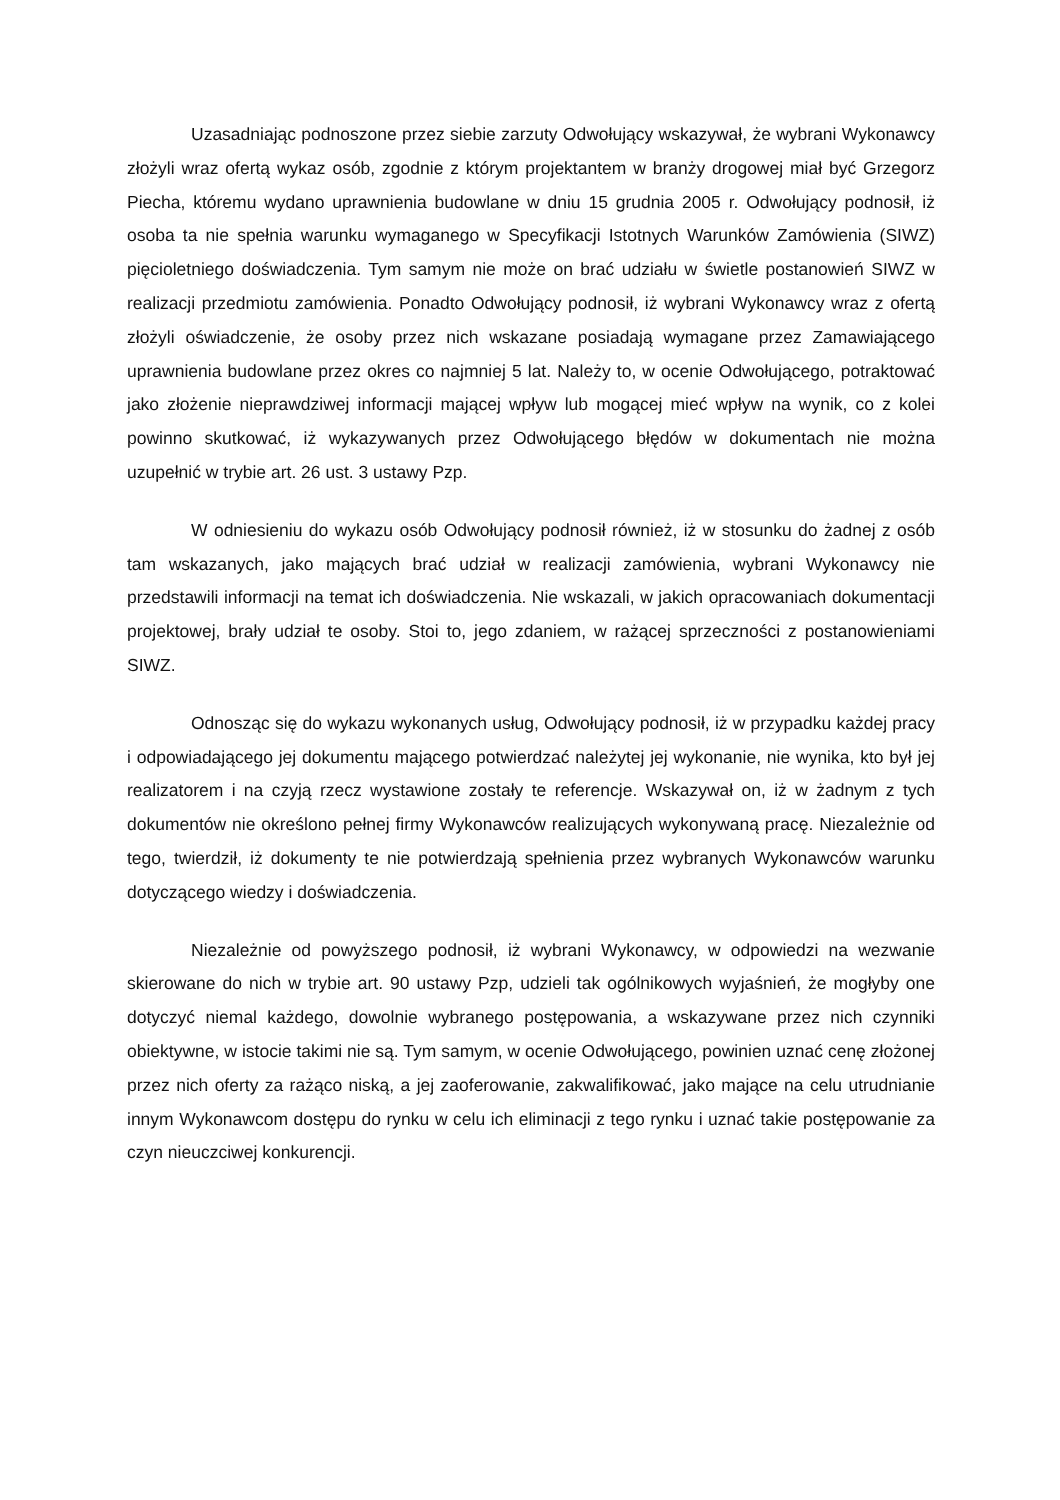Uzasadniając podnoszone przez siebie zarzuty Odwołujący wskazywał, że wybrani Wykonawcy złożyli wraz ofertą wykaz osób, zgodnie z którym projektantem w branży drogowej miał być Grzegorz Piecha, któremu wydano uprawnienia budowlane w dniu 15 grudnia 2005 r. Odwołujący podnosił, iż osoba ta nie spełnia warunku wymaganego w Specyfikacji Istotnych Warunków Zamówienia (SIWZ) pięcioletniego doświadczenia. Tym samym nie może on brać udziału w świetle postanowień SIWZ w realizacji przedmiotu zamówienia. Ponadto Odwołujący podnosił, iż wybrani Wykonawcy wraz z ofertą złożyli oświadczenie, że osoby przez nich wskazane posiadają wymagane przez Zamawiającego uprawnienia budowlane przez okres co najmniej 5 lat. Należy to, w ocenie Odwołującego, potraktować jako złożenie nieprawdziwej informacji mającej wpływ lub mogącej mieć wpływ na wynik, co z kolei powinno skutkować, iż wykazywanych przez Odwołującego błędów w dokumentach nie można uzupełnić w trybie art. 26 ust. 3 ustawy Pzp.
W odniesieniu do wykazu osób Odwołujący podnosił również, iż w stosunku do żadnej z osób tam wskazanych, jako mających brać udział w realizacji zamówienia, wybrani Wykonawcy nie przedstawili informacji na temat ich doświadczenia. Nie wskazali, w jakich opracowaniach dokumentacji projektowej, brały udział te osoby. Stoi to, jego zdaniem, w rażącej sprzeczności z postanowieniami SIWZ.
Odnosząc się do wykazu wykonanych usług, Odwołujący podnosił, iż w przypadku każdej pracy i odpowiadającego jej dokumentu mającego potwierdzać należytej jej wykonanie, nie wynika, kto był jej realizatorem i na czyją rzecz wystawione zostały te referencje. Wskazywał on, iż w żadnym z tych dokumentów nie określono pełnej firmy Wykonawców realizujących wykonywaną pracę. Niezależnie od tego, twierdził, iż dokumenty te nie potwierdzają spełnienia przez wybranych Wykonawców warunku dotyczącego wiedzy i doświadczenia.
Niezależnie od powyższego podnosił, iż wybrani Wykonawcy, w odpowiedzi na wezwanie skierowane do nich w trybie art. 90 ustawy Pzp, udzieli tak ogólnikowych wyjaśnień, że mogłyby one dotyczyć niemal każdego, dowolnie wybranego postępowania, a wskazywane przez nich czynniki obiektywne, w istocie takimi nie są. Tym samym, w ocenie Odwołującego, powinien uznać cenę złożonej przez nich oferty za rażąco niską, a jej zaoferowanie, zakwalifikować, jako mające na celu utrudnianie innym Wykonawcom dostępu do rynku w celu ich eliminacji z tego rynku i uznać takie postępowanie za czyn nieuczciwej konkurencji.